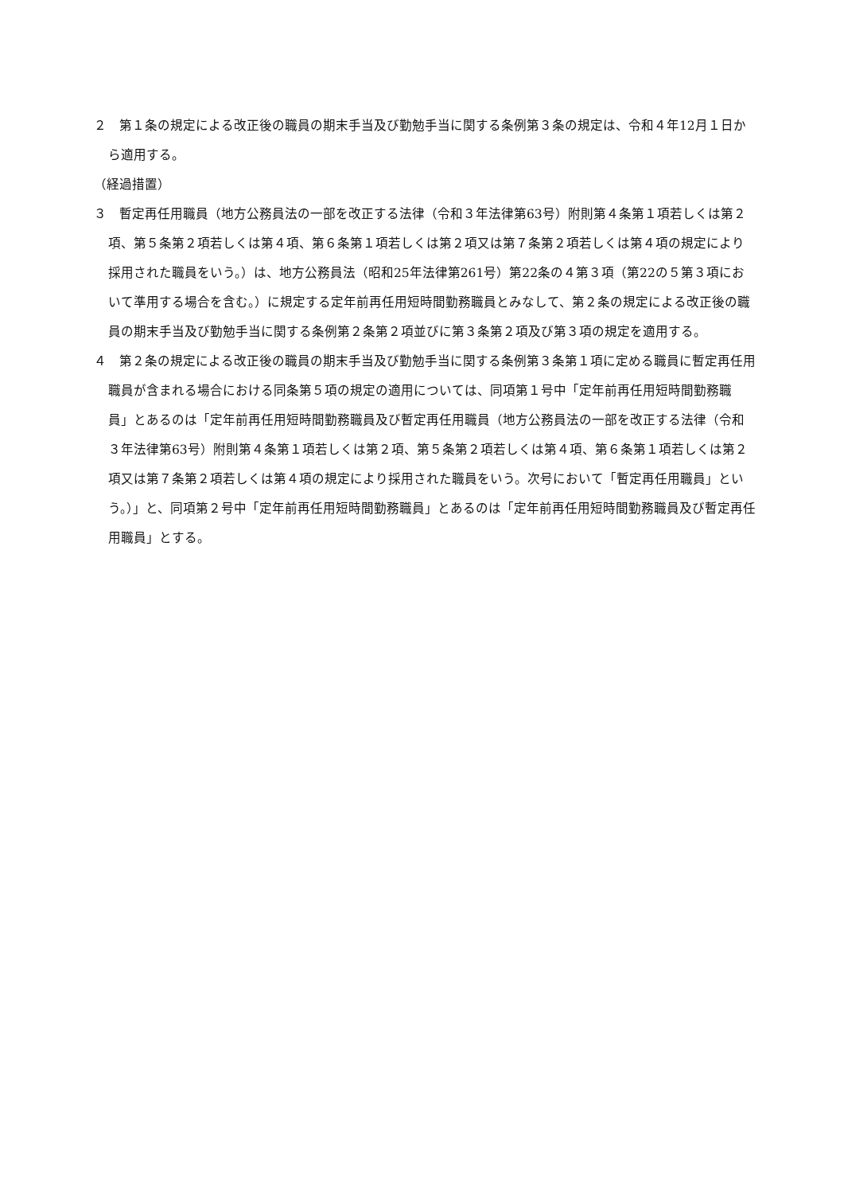２　第１条の規定による改正後の職員の期末手当及び勤勉手当に関する条例第３条の規定は、令和４年12月１日から適用する。
（経過措置）
３　暫定再任用職員（地方公務員法の一部を改正する法律（令和３年法律第63号）附則第４条第１項若しくは第２項、第５条第２項若しくは第４項、第６条第１項若しくは第２項又は第７条第２項若しくは第４項の規定により採用された職員をいう。）は、地方公務員法（昭和25年法律第261号）第22条の４第３項（第22の５第３項において準用する場合を含む。）に規定する定年前再任用短時間勤務職員とみなして、第２条の規定による改正後の職員の期末手当及び勤勉手当に関する条例第２条第２項並びに第３条第２項及び第３項の規定を適用する。
４　第２条の規定による改正後の職員の期末手当及び勤勉手当に関する条例第３条第１項に定める職員に暫定再任用職員が含まれる場合における同条第５項の規定の適用については、同項第１号中「定年前再任用短時間勤務職員」とあるのは「定年前再任用短時間勤務職員及び暫定再任用職員（地方公務員法の一部を改正する法律（令和３年法律第63号）附則第４条第１項若しくは第２項、第５条第２項若しくは第４項、第６条第１項若しくは第２項又は第７条第２項若しくは第４項の規定により採用された職員をいう。次号において「暫定再任用職員」という。）」と、同項第２号中「定年前再任用短時間勤務職員」とあるのは「定年前再任用短時間勤務職員及び暫定再任用職員」とする。